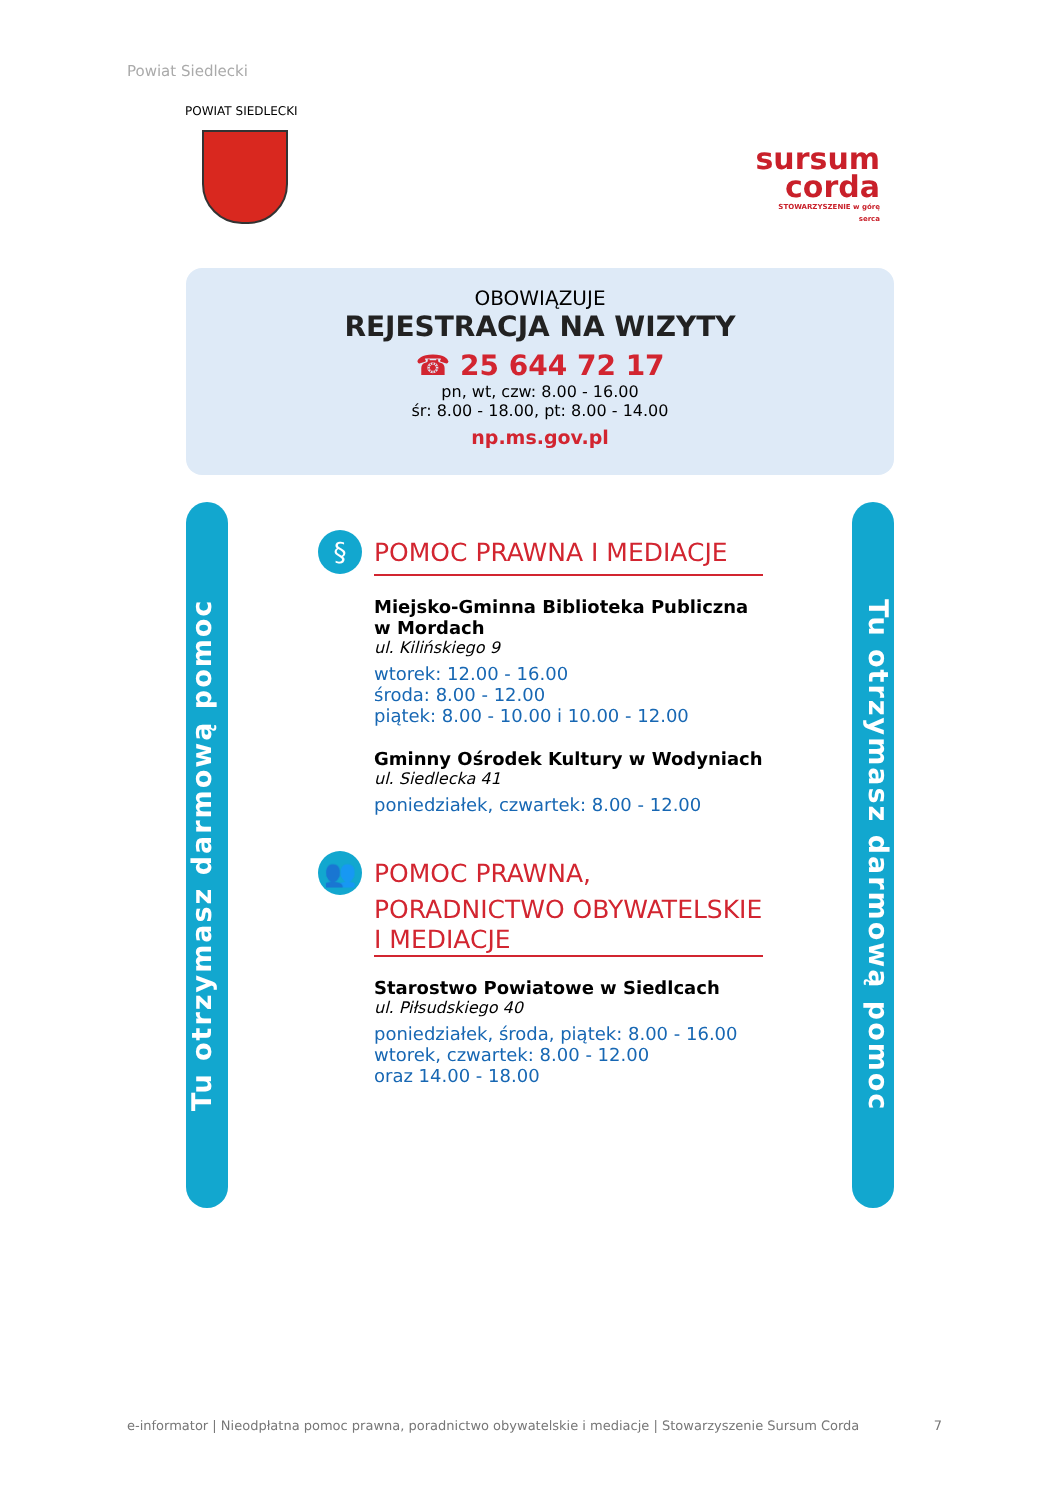Powiat Siedlecki
POWIAT SIEDLECKI
sursum
corda
STOWARZYSZENIE w górę serca
OBOWIĄZUJE
REJESTRACJA NA WIZYTY
☎ 25 644 72 17
pn, wt, czw: 8.00 - 16.00
śr: 8.00 - 18.00, pt: 8.00 - 14.00
np.ms.gov.pl
Tu otrzymasz darmową pomoc
Tu otrzymasz darmową pomoc
§ POMOC PRAWNA I MEDIACJE
Miejsko-Gminna Biblioteka Publiczna w Mordach
ul. Kilińskiego 9
wtorek: 12.00 - 16.00
środa: 8.00 - 12.00
piątek: 8.00 - 10.00 i 10.00 - 12.00
Gminny Ośrodek Kultury w Wodyniach
ul. Siedlecka 41
poniedziałek, czwartek: 8.00 - 12.00
👥 POMOC PRAWNA,
PORADNICTWO OBYWATELSKIE
I MEDIACJE
Starostwo Powiatowe w Siedlcach
ul. Piłsudskiego 40
poniedziałek, środa, piątek: 8.00 - 16.00
wtorek, czwartek: 8.00 - 12.00
oraz 14.00 - 18.00
e-informator | Nieodpłatna pomoc prawna, poradnictwo obywatelskie i mediacje | Stowarzyszenie Sursum Corda 7